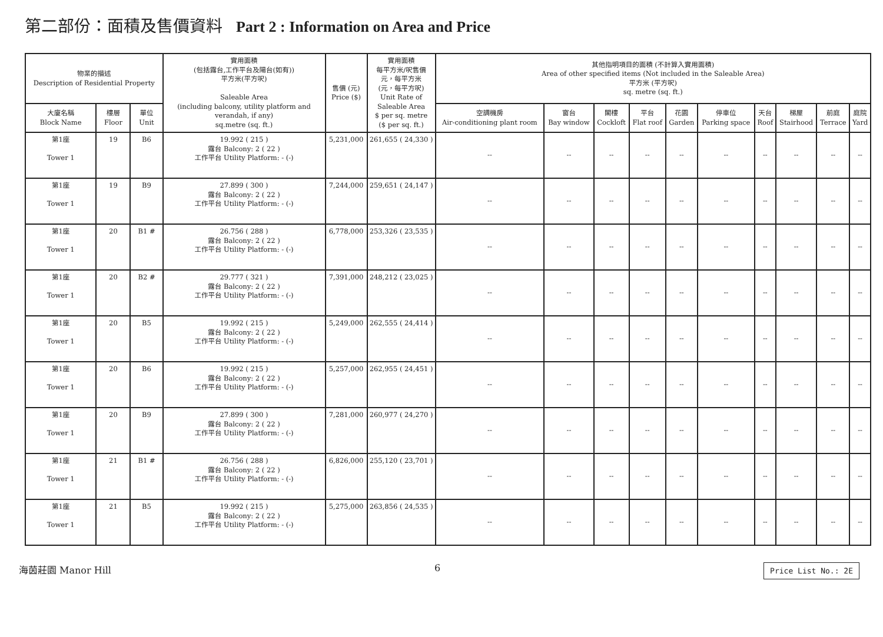第二部份：面積及售價資料 Part 2 : Information on Area and Price
| 物業的描述 Description of Residential Property | | | 實用面積 (包括露台,工作平台及陽台(如有)) 平方米(平方呎) Saleable Area (including balcony, utility platform and verandah, if any) sq.metre (sq. ft.) | 售價 (元) Price ($) | 實用面積 每平方米/呎售價 元，每平方米 (元，每平方呎) Unit Rate of Saleable Area $ per sq. metre ($ per sq. ft.) | 其他指明項目的面積 (不計算入實用面積) Area of other specified items (Not included in the Saleable Area) 平方米 (平方呎) sq. metre (sq. ft.) | | | | | | | | | |
| --- | --- | --- | --- | --- | --- | --- | --- | --- | --- | --- | --- | --- | --- | --- | --- |
| 大廈名稱 Block Name | 樓層 Floor | 單位 Unit | | | | 空調機房 Air-conditioning plant room | 窗台 Bay window | 閣樓 Cockloft | 平台 Flat roof | 花園 Garden | 停車位 Parking space | 天台 Roof | 梯屋 Stairhood | 前庭 Terrace | 庭院 Yard |
| 第1座 Tower 1 | 19 | B6 | 19.992 ( 215 ) 露台 Balcony: 2 ( 22 ) 工作平台 Utility Platform: - (-) | 5,231,000 | 261,655 ( 24,330 ) | -- | -- | -- | -- | -- | -- | -- | -- | -- | -- |
| 第1座 Tower 1 | 19 | B9 | 27.899 ( 300 ) 露台 Balcony: 2 ( 22 ) 工作平台 Utility Platform: - (-) | 7,244,000 | 259,651 ( 24,147 ) | -- | -- | -- | -- | -- | -- | -- | -- | -- | -- |
| 第1座 Tower 1 | 20 | B1 # | 26.756 ( 288 ) 露台 Balcony: 2 ( 22 ) 工作平台 Utility Platform: - (-) | 6,778,000 | 253,326 ( 23,535 ) | -- | -- | -- | -- | -- | -- | -- | -- | -- | -- |
| 第1座 Tower 1 | 20 | B2 # | 29.777 ( 321 ) 露台 Balcony: 2 ( 22 ) 工作平台 Utility Platform: - (-) | 7,391,000 | 248,212 ( 23,025 ) | -- | -- | -- | -- | -- | -- | -- | -- | -- | -- |
| 第1座 Tower 1 | 20 | B5 | 19.992 ( 215 ) 露台 Balcony: 2 ( 22 ) 工作平台 Utility Platform: - (-) | 5,249,000 | 262,555 ( 24,414 ) | -- | -- | -- | -- | -- | -- | -- | -- | -- | -- |
| 第1座 Tower 1 | 20 | B6 | 19.992 ( 215 ) 露台 Balcony: 2 ( 22 ) 工作平台 Utility Platform: - (-) | 5,257,000 | 262,955 ( 24,451 ) | -- | -- | -- | -- | -- | -- | -- | -- | -- | -- |
| 第1座 Tower 1 | 20 | B9 | 27.899 ( 300 ) 露台 Balcony: 2 ( 22 ) 工作平台 Utility Platform: - (-) | 7,281,000 | 260,977 ( 24,270 ) | -- | -- | -- | -- | -- | -- | -- | -- | -- | -- |
| 第1座 Tower 1 | 21 | B1 # | 26.756 ( 288 ) 露台 Balcony: 2 ( 22 ) 工作平台 Utility Platform: - (-) | 6,826,000 | 255,120 ( 23,701 ) | -- | -- | -- | -- | -- | -- | -- | -- | -- | -- |
| 第1座 Tower 1 | 21 | B5 | 19.992 ( 215 ) 露台 Balcony: 2 ( 22 ) 工作平台 Utility Platform: - (-) | 5,275,000 | 263,856 ( 24,535 ) | -- | -- | -- | -- | -- | -- | -- | -- | -- | -- |
海茵莊園 Manor Hill 6 Price List No.: 2E